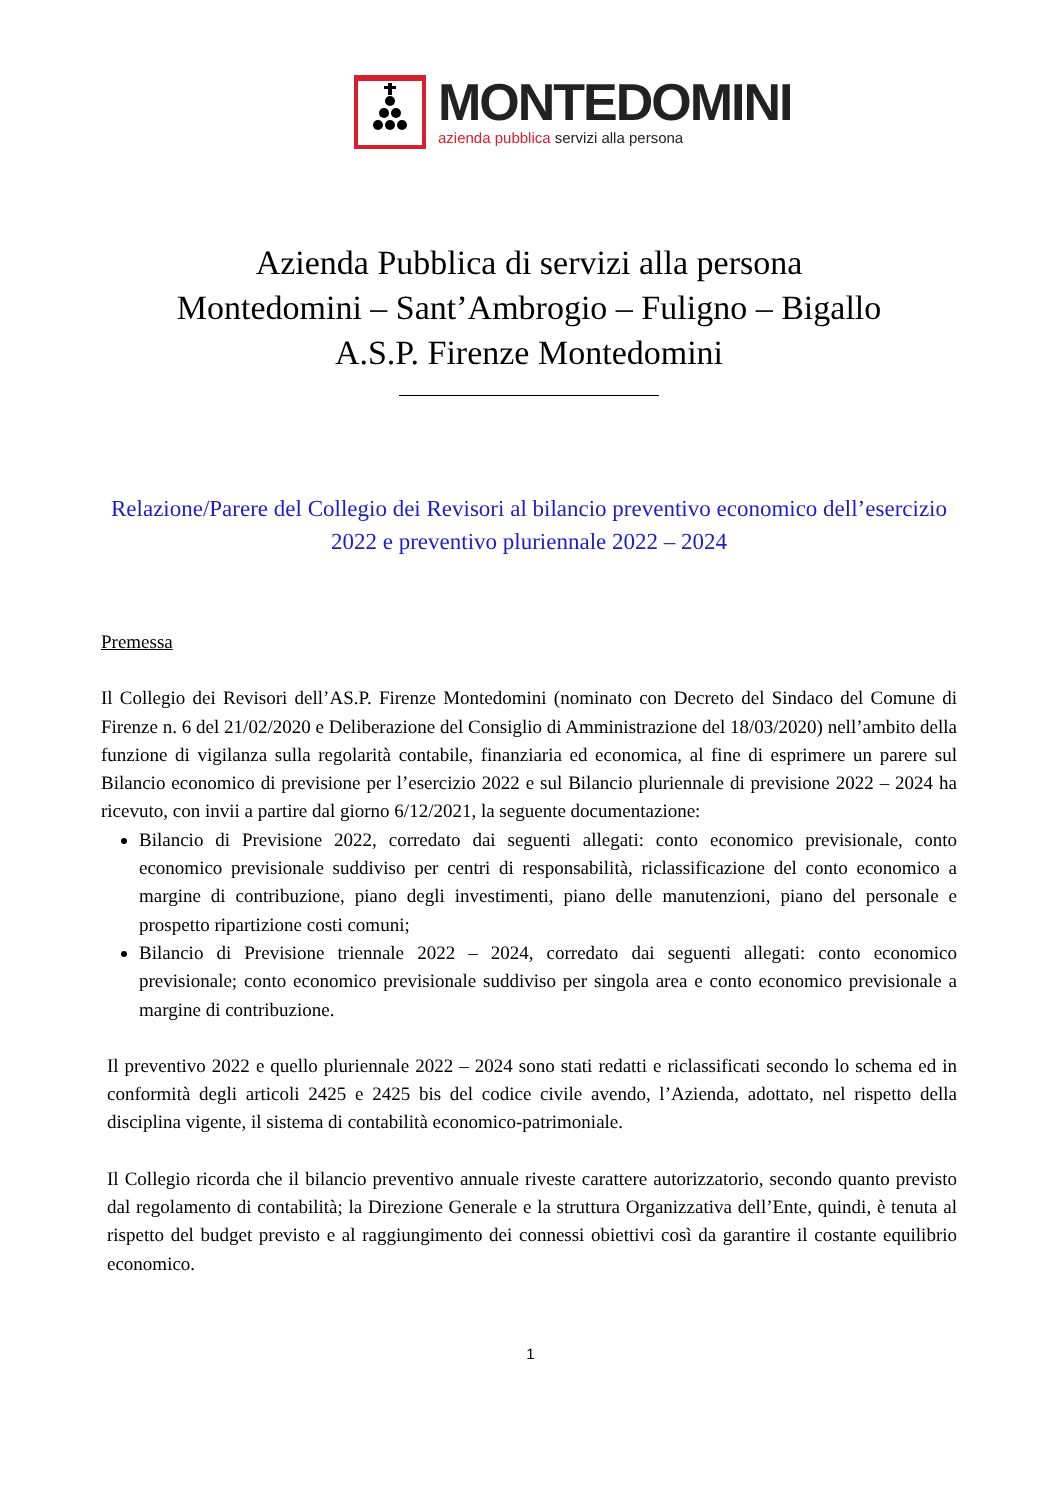MONTEDOMINI
azienda pubblica servizi alla persona
Azienda Pubblica di servizi alla persona
Montedomini – Sant’Ambrogio – Fuligno – Bigallo
A.S.P. Firenze Montedomini
Relazione/Parere del Collegio dei Revisori al bilancio preventivo economico dell’esercizio 2022 e preventivo pluriennale 2022 – 2024
Premessa
Il Collegio dei Revisori dell’AS.P. Firenze Montedomini (nominato con Decreto del Sindaco del Comune di Firenze n. 6 del 21/02/2020 e Deliberazione del Consiglio di Amministrazione del 18/03/2020) nell’ambito della funzione di vigilanza sulla regolarità contabile, finanziaria ed economica, al fine di esprimere un parere sul Bilancio economico di previsione per l’esercizio 2022 e sul Bilancio pluriennale di previsione 2022 – 2024 ha ricevuto, con invii a partire dal giorno 6/12/2021, la seguente documentazione:
Bilancio di Previsione 2022, corredato dai seguenti allegati: conto economico previsionale, conto economico previsionale suddiviso per centri di responsabilità, riclassificazione del conto economico a margine di contribuzione, piano degli investimenti, piano delle manutenzioni, piano del personale e prospetto ripartizione costi comuni;
Bilancio di Previsione triennale 2022 – 2024, corredato dai seguenti allegati: conto economico previsionale; conto economico previsionale suddiviso per singola area e conto economico previsionale a margine di contribuzione.
Il preventivo 2022 e quello pluriennale 2022 – 2024 sono stati redatti e riclassificati secondo lo schema ed in conformità degli articoli 2425 e 2425 bis del codice civile avendo, l’Azienda, adottato, nel rispetto della disciplina vigente, il sistema di contabilità economico-patrimoniale.
Il Collegio ricorda che il bilancio preventivo annuale riveste carattere autorizzatorio, secondo quanto previsto dal regolamento di contabilità; la Direzione Generale e la struttura Organizzativa dell’Ente, quindi, è tenuta al rispetto del budget previsto e al raggiungimento dei connessi obiettivi così da garantire il costante equilibrio economico.
1